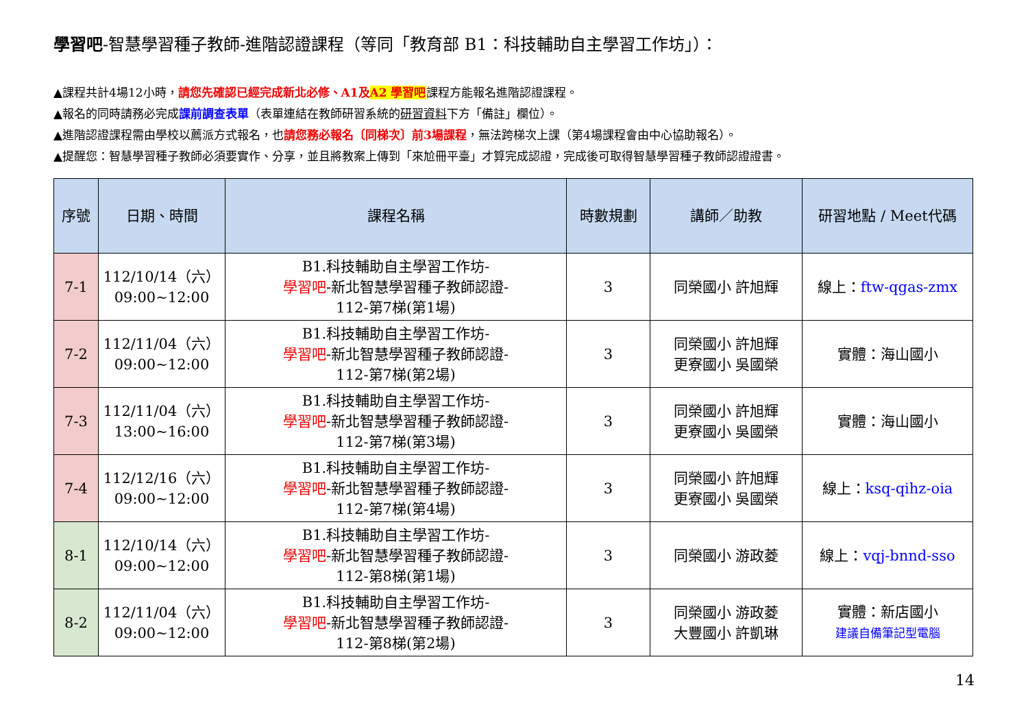學習吧-智慧學習種子教師-進階認證課程（等同「教育部 B1：科技輔助自主學習工作坊」）：
▲課程共計4場12小時，請您先確認已經完成新北必修、A1及A2 學習吧課程方能報名進階認證課程。
▲報名的同時請務必完成課前調查表單（表單連結在教師研習系統的研習資料下方「備註」欄位）。
▲進階認證課程需由學校以薦派方式報名，也請您務必報名〔同梯次〕前3場課程，無法跨梯次上課（第4場課程會由中心協助報名）。
▲提醒您：智慧學習種子教師必須要實作、分享，並且將教案上傳到「來尬冊平臺」才算完成認證，完成後可取得智慧學習種子教師認證證書。
| 序號 | 日期、時間 | 課程名稱 | 時數規劃 | 講師／助教 | 研習地點 / Meet代碼 |
| --- | --- | --- | --- | --- | --- |
| 7-1 | 112/10/14（六） 09:00~12:00 | B1.科技輔助自主學習工作坊- 學習吧 -新北智慧學習種子教師認證- 112-第7梯(第1場) | 3 | 同榮國小 許旭輝 | 線上： ftw-qgas-zmx |
| 7-2 | 112/11/04（六） 09:00~12:00 | B1.科技輔助自主學習工作坊- 學習吧 -新北智慧學習種子教師認證- 112-第7梯(第2場) | 3 | 同榮國小 許旭輝 更寮國小 吳國榮 | 實體：海山國小 |
| 7-3 | 112/11/04（六） 13:00~16:00 | B1.科技輔助自主學習工作坊- 學習吧 -新北智慧學習種子教師認證- 112-第7梯(第3場) | 3 | 同榮國小 許旭輝 更寮國小 吳國榮 | 實體：海山國小 |
| 7-4 | 112/12/16（六） 09:00~12:00 | B1.科技輔助自主學習工作坊- 學習吧 -新北智慧學習種子教師認證- 112-第7梯(第4場) | 3 | 同榮國小 許旭輝 更寮國小 吳國榮 | 線上： ksq-qihz-oia |
| 8-1 | 112/10/14（六） 09:00~12:00 | B1.科技輔助自主學習工作坊- 學習吧 -新北智慧學習種子教師認證- 112-第8梯(第1場) | 3 | 同榮國小 游政菱 | 線上： vqj-bnnd-sso |
| 8-2 | 112/11/04（六） 09:00~12:00 | B1.科技輔助自主學習工作坊- 學習吧 -新北智慧學習種子教師認證- 112-第8梯(第2場) | 3 | 同榮國小 游政菱 大豐國小 許凱琳 | 實體：新店國小 建議自備筆記型電腦 |
14